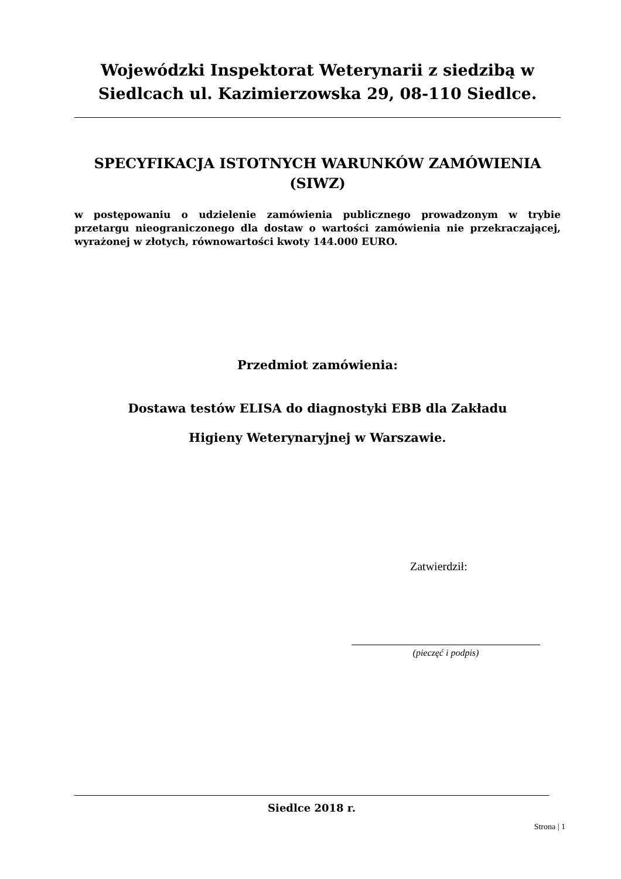Wojewódzki Inspektorat Weterynarii z siedzibą w Siedlcach ul. Kazimierzowska 29, 08-110 Siedlce.
SPECYFIKACJA ISTOTNYCH WARUNKÓW ZAMÓWIENIA (SIWZ)
w postępowaniu o udzielenie zamówienia publicznego prowadzonym w trybie przetargu nieograniczonego dla dostaw o wartości zamówienia nie przekraczającej, wyrażonej w złotych, równowartości kwoty 144.000 EURO.
Przedmiot zamówienia:
Dostawa testów ELISA do diagnostyki EBB dla Zakładu
Higieny Weterynaryjnej w Warszawie.
Zatwierdził:
(pieczęć i podpis)
Siedlce 2018 r.
Strona | 1